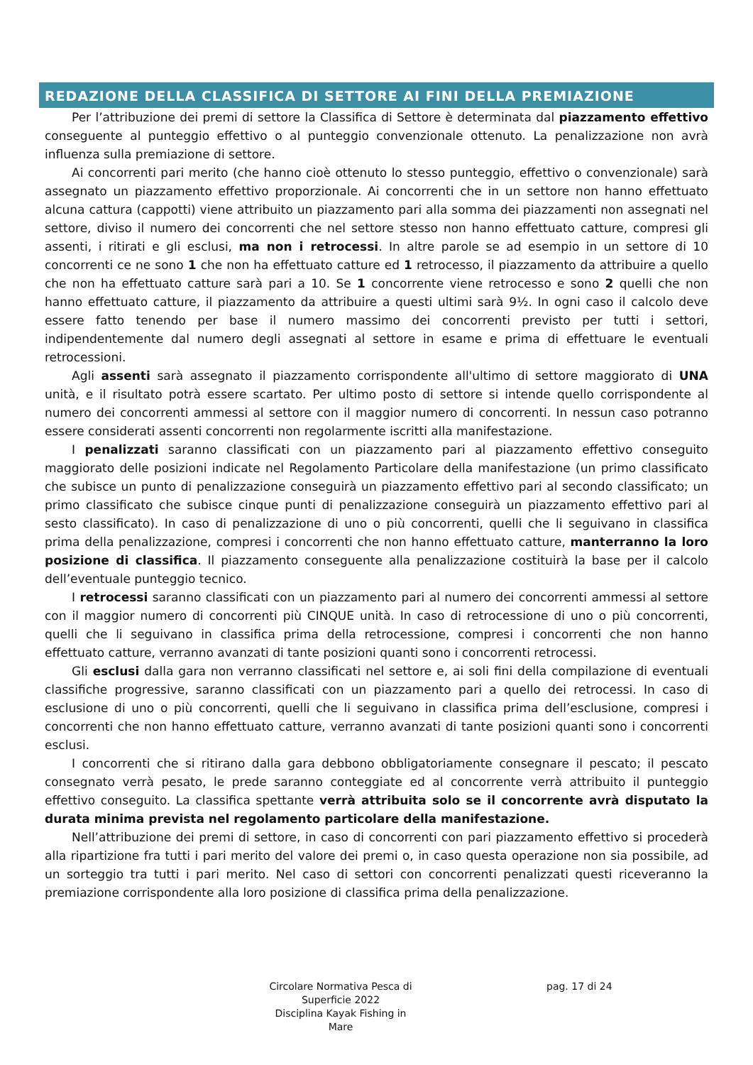REDAZIONE DELLA CLASSIFICA DI SETTORE AI FINI DELLA PREMIAZIONE
Per l’attribuzione dei premi di settore la Classifica di Settore è determinata dal piazzamento effettivo conseguente al punteggio effettivo o al punteggio convenzionale ottenuto. La penalizzazione non avrà influenza sulla premiazione di settore.
Ai concorrenti pari merito (che hanno cioè ottenuto lo stesso punteggio, effettivo o convenzionale) sarà assegnato un piazzamento effettivo proporzionale. Ai concorrenti che in un settore non hanno effettuato alcuna cattura (cappotti) viene attribuito un piazzamento pari alla somma dei piazzamenti non assegnati nel settore, diviso il numero dei concorrenti che nel settore stesso non hanno effettuato catture, compresi gli assenti, i ritirati e gli esclusi, ma non i retrocessi. In altre parole se ad esempio in un settore di 10 concorrenti ce ne sono 1 che non ha effettuato catture ed 1 retrocesso, il piazzamento da attribuire a quello che non ha effettuato catture sarà pari a 10. Se 1 concorrente viene retrocesso e sono 2 quelli che non hanno effettuato catture, il piazzamento da attribuire a questi ultimi sarà 9½. In ogni caso il calcolo deve essere fatto tenendo per base il numero massimo dei concorrenti previsto per tutti i settori, indipendentemente dal numero degli assegnati al settore in esame e prima di effettuare le eventuali retrocessioni.
Agli assenti sarà assegnato il piazzamento corrispondente all'ultimo di settore maggiorato di UNA unità, e il risultato potrà essere scartato. Per ultimo posto di settore si intende quello corrispondente al numero dei concorrenti ammessi al settore con il maggior numero di concorrenti. In nessun caso potranno essere considerati assenti concorrenti non regolarmente iscritti alla manifestazione.
I penalizzati saranno classificati con un piazzamento pari al piazzamento effettivo conseguito maggiorato delle posizioni indicate nel Regolamento Particolare della manifestazione (un primo classificato che subisce un punto di penalizzazione conseguirà un piazzamento effettivo pari al secondo classificato; un primo classificato che subisce cinque punti di penalizzazione conseguirà un piazzamento effettivo pari al sesto classificato). In caso di penalizzazione di uno o più concorrenti, quelli che li seguivano in classifica prima della penalizzazione, compresi i concorrenti che non hanno effettuato catture, manterranno la loro posizione di classifica. Il piazzamento conseguente alla penalizzazione costituirà la base per il calcolo dell’eventuale punteggio tecnico.
I retrocessi saranno classificati con un piazzamento pari al numero dei concorrenti ammessi al settore con il maggior numero di concorrenti più CINQUE unità. In caso di retrocessione di uno o più concorrenti, quelli che li seguivano in classifica prima della retrocessione, compresi i concorrenti che non hanno effettuato catture, verranno avanzati di tante posizioni quanti sono i concorrenti retrocessi.
Gli esclusi dalla gara non verranno classificati nel settore e, ai soli fini della compilazione di eventuali classifiche progressive, saranno classificati con un piazzamento pari a quello dei retrocessi. In caso di esclusione di uno o più concorrenti, quelli che li seguivano in classifica prima dell’esclusione, compresi i concorrenti che non hanno effettuato catture, verranno avanzati di tante posizioni quanti sono i concorrenti esclusi.
I concorrenti che si ritirano dalla gara debbono obbligatoriamente consegnare il pescato; il pescato consegnato verrà pesato, le prede saranno conteggiate ed al concorrente verrà attribuito il punteggio effettivo conseguito. La classifica spettante verrà attribuita solo se il concorrente avrà disputato la durata minima prevista nel regolamento particolare della manifestazione.
Nell’attribuzione dei premi di settore, in caso di concorrenti con pari piazzamento effettivo si procederà alla ripartizione fra tutti i pari merito del valore dei premi o, in caso questa operazione non sia possibile, ad un sorteggio tra tutti i pari merito. Nel caso di settori con concorrenti penalizzati questi riceveranno la premiazione corrispondente alla loro posizione di classifica prima della penalizzazione.
Circolare Normativa Pesca di Superficie 2022
Disciplina Kayak Fishing in Mare
pag. 17 di 24